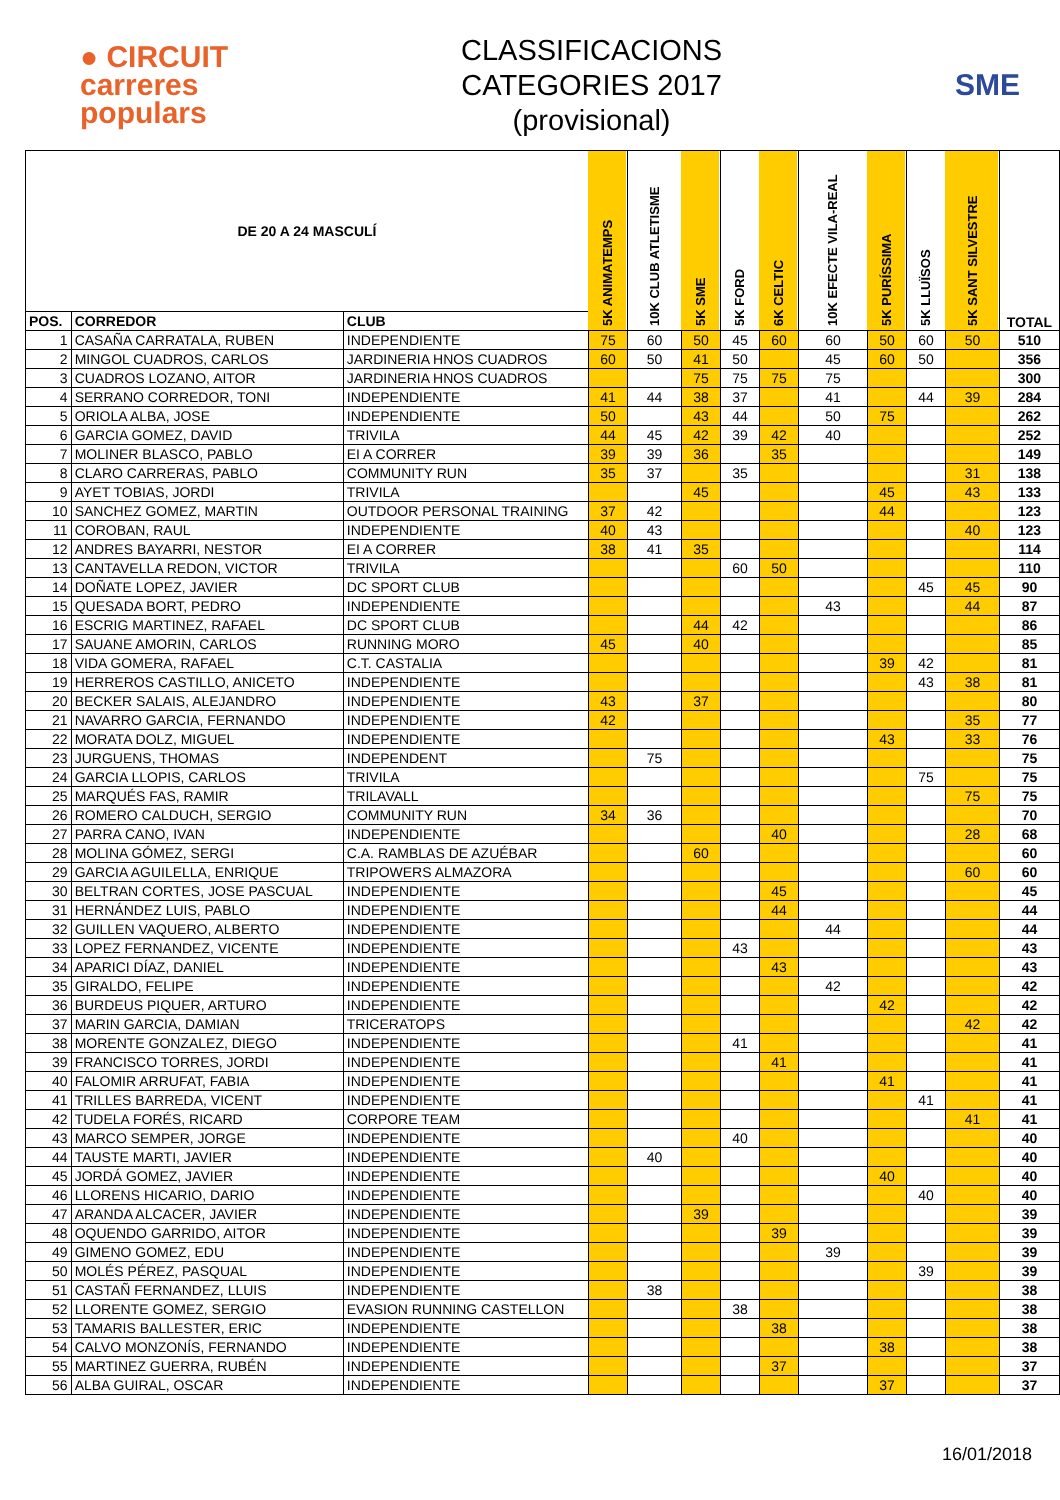● CIRCUIT
carreres
populars
CLASSIFICACIONS
CATEGORIES 2017
(provisional)
SME
| DE 20 A 24 MASCULÍ | | | 5K ANIMATEMPS | 10K CLUB ATLETISME | 5K SME | 5K FORD | 6K CELTIC | 10K EFECTE VILA-REAL | 5K PURÍSSIMA | 5K LLUÏSOS | 5K SANT SILVESTRE | TOTAL |
| --- | --- | --- | --- | --- | --- | --- | --- | --- | --- | --- | --- | --- |
| POS. | CORREDOR | CLUB | | | | | | | | | | |
| 1 | CASAÑA CARRATALA, RUBEN | INDEPENDIENTE | 75 | 60 | 50 | 45 | 60 | 60 | 50 | 60 | 50 | 510 |
| 2 | MINGOL CUADROS, CARLOS | JARDINERIA HNOS CUADROS | 60 | 50 | 41 | 50 | | 45 | 60 | 50 | | 356 |
| 3 | CUADROS LOZANO, AITOR | JARDINERIA HNOS CUADROS | | | 75 | 75 | 75 | 75 | | | | 300 |
| 4 | SERRANO CORREDOR, TONI | INDEPENDIENTE | 41 | 44 | 38 | 37 | | 41 | | 44 | 39 | 284 |
| 5 | ORIOLA ALBA, JOSE | INDEPENDIENTE | 50 | | 43 | 44 | | 50 | 75 | | | 262 |
| 6 | GARCIA GOMEZ, DAVID | TRIVILA | 44 | 45 | 42 | 39 | 42 | 40 | | | | 252 |
| 7 | MOLINER BLASCO, PABLO | EI A CORRER | 39 | 39 | 36 | | 35 | | | | | 149 |
| 8 | CLARO CARRERAS, PABLO | COMMUNITY RUN | 35 | 37 | | 35 | | | | | 31 | 138 |
| 9 | AYET TOBIAS, JORDI | TRIVILA | | | 45 | | | | 45 | | 43 | 133 |
| 10 | SANCHEZ GOMEZ, MARTIN | OUTDOOR PERSONAL TRAINING | 37 | 42 | | | | | 44 | | | 123 |
| 11 | COROBAN, RAUL | INDEPENDIENTE | 40 | 43 | | | | | | | 40 | 123 |
| 12 | ANDRES BAYARRI, NESTOR | EI A CORRER | 38 | 41 | 35 | | | | | | | 114 |
| 13 | CANTAVELLA REDON, VICTOR | TRIVILA | | | | 60 | 50 | | | | | 110 |
| 14 | DOÑATE LOPEZ, JAVIER | DC SPORT CLUB | | | | | | | | 45 | 45 | 90 |
| 15 | QUESADA BORT, PEDRO | INDEPENDIENTE | | | | | | 43 | | | 44 | 87 |
| 16 | ESCRIG MARTINEZ, RAFAEL | DC SPORT CLUB | | | 44 | 42 | | | | | | 86 |
| 17 | SAUANE AMORIN, CARLOS | RUNNING MORO | 45 | | 40 | | | | | | | 85 |
| 18 | VIDA GOMERA, RAFAEL | C.T. CASTALIA | | | | | | | 39 | 42 | | 81 |
| 19 | HERREROS CASTILLO, ANICETO | INDEPENDIENTE | | | | | | | | 43 | 38 | 81 |
| 20 | BECKER SALAIS, ALEJANDRO | INDEPENDIENTE | 43 | | 37 | | | | | | | 80 |
| 21 | NAVARRO GARCIA, FERNANDO | INDEPENDIENTE | 42 | | | | | | | | 35 | 77 |
| 22 | MORATA DOLZ, MIGUEL | INDEPENDIENTE | | | | | | | 43 | | 33 | 76 |
| 23 | JURGUENS, THOMAS | INDEPENDENT | | 75 | | | | | | | | 75 |
| 24 | GARCIA LLOPIS, CARLOS | TRIVILA | | | | | | | | 75 | | 75 |
| 25 | MARQUÉS FAS, RAMIR | TRILAVALL | | | | | | | | | 75 | 75 |
| 26 | ROMERO CALDUCH, SERGIO | COMMUNITY RUN | 34 | 36 | | | | | | | | 70 |
| 27 | PARRA CANO, IVAN | INDEPENDIENTE | | | | | 40 | | | | 28 | 68 |
| 28 | MOLINA GÓMEZ, SERGI | C.A. RAMBLAS DE AZUÉBAR | | | 60 | | | | | | | 60 |
| 29 | GARCIA AGUILELLA, ENRIQUE | TRIPOWERS ALMAZORA | | | | | | | | | 60 | 60 |
| 30 | BELTRAN CORTES, JOSE PASCUAL | INDEPENDIENTE | | | | | 45 | | | | | 45 |
| 31 | HERNÁNDEZ LUIS, PABLO | INDEPENDIENTE | | | | | 44 | | | | | 44 |
| 32 | GUILLEN VAQUERO, ALBERTO | INDEPENDIENTE | | | | | | 44 | | | | 44 |
| 33 | LOPEZ FERNANDEZ, VICENTE | INDEPENDIENTE | | | | 43 | | | | | | 43 |
| 34 | APARICI DÍAZ, DANIEL | INDEPENDIENTE | | | | | 43 | | | | | 43 |
| 35 | GIRALDO, FELIPE | INDEPENDIENTE | | | | | | 42 | | | | 42 |
| 36 | BURDEUS PIQUER, ARTURO | INDEPENDIENTE | | | | | | | 42 | | | 42 |
| 37 | MARIN GARCIA, DAMIAN | TRICERATOPS | | | | | | | | | 42 | 42 |
| 38 | MORENTE GONZALEZ, DIEGO | INDEPENDIENTE | | | | 41 | | | | | | 41 |
| 39 | FRANCISCO TORRES, JORDI | INDEPENDIENTE | | | | | 41 | | | | | 41 |
| 40 | FALOMIR ARRUFAT, FABIA | INDEPENDIENTE | | | | | | | 41 | | | 41 |
| 41 | TRILLES BARREDA, VICENT | INDEPENDIENTE | | | | | | | | 41 | | 41 |
| 42 | TUDELA FORÉS, RICARD | CORPORE TEAM | | | | | | | | | 41 | 41 |
| 43 | MARCO SEMPER, JORGE | INDEPENDIENTE | | | | 40 | | | | | | 40 |
| 44 | TAUSTE MARTI, JAVIER | INDEPENDIENTE | | 40 | | | | | | | | 40 |
| 45 | JORDÁ GOMEZ, JAVIER | INDEPENDIENTE | | | | | | | 40 | | | 40 |
| 46 | LLORENS HICARIO, DARIO | INDEPENDIENTE | | | | | | | | 40 | | 40 |
| 47 | ARANDA ALCACER, JAVIER | INDEPENDIENTE | | | 39 | | | | | | | 39 |
| 48 | OQUENDO GARRIDO, AITOR | INDEPENDIENTE | | | | | 39 | | | | | 39 |
| 49 | GIMENO GOMEZ, EDU | INDEPENDIENTE | | | | | | 39 | | | | 39 |
| 50 | MOLÉS PÉREZ, PASQUAL | INDEPENDIENTE | | | | | | | | 39 | | 39 |
| 51 | CASTAÑ FERNANDEZ, LLUIS | INDEPENDIENTE | | 38 | | | | | | | | 38 |
| 52 | LLORENTE GOMEZ, SERGIO | EVASION RUNNING CASTELLON | | | | 38 | | | | | | 38 |
| 53 | TAMARIS BALLESTER, ERIC | INDEPENDIENTE | | | | | 38 | | | | | 38 |
| 54 | CALVO MONZONÍS, FERNANDO | INDEPENDIENTE | | | | | | | 38 | | | 38 |
| 55 | MARTINEZ GUERRA, RUBÉN | INDEPENDIENTE | | | | | 37 | | | | | 37 |
| 56 | ALBA GUIRAL, OSCAR | INDEPENDIENTE | | | | | | | 37 | | | 37 |
16/01/2018